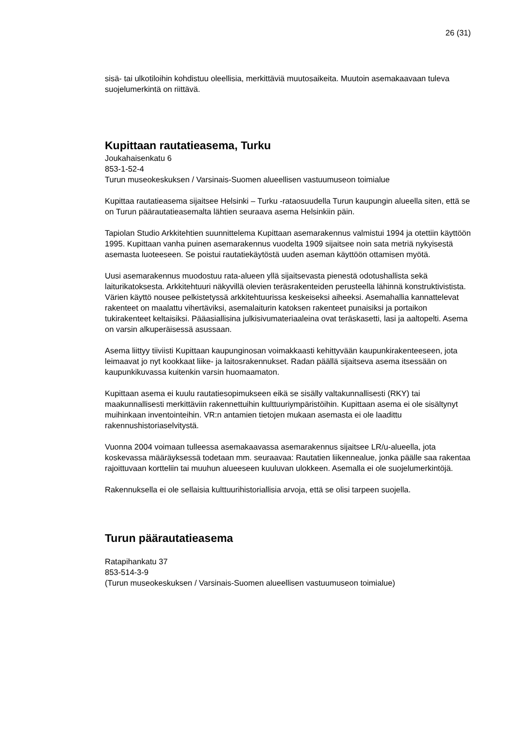26 (31)
sisä- tai ulkotiloihin kohdistuu oleellisia, merkittäviä muutosaikeita. Muutoin asemakaavaan tuleva suojelumerkintä on riittävä.
Kupittaan rautatieasema, Turku
Joukahaisenkatu 6
853-1-52-4
Turun museokeskuksen / Varsinais-Suomen alueellisen vastuumuseon toimialue
Kupittaa rautatieasema sijaitsee Helsinki – Turku -rataosuudella Turun kaupungin alueella siten, että se on Turun päärautatieasemalta lähtien seuraava asema Helsinkiin päin.
Tapiolan Studio Arkkitehtien suunnittelema Kupittaan asemarakennus valmistui 1994 ja otettiin käyttöön 1995. Kupittaan vanha puinen asemarakennus vuodelta 1909 sijaitsee noin sata metriä nykyisestä asemasta luoteeseen. Se poistui rautatiekäytöstä uuden aseman käyttöön ottamisen myötä.
Uusi asemarakennus muodostuu rata-alueen yllä sijaitsevasta pienestä odotushallista sekä laiturikatoksesta. Arkkitehtuuri näkyvillä olevien teräsrakenteiden perusteella lähinnä konstruktivistista. Värien käyttö nousee pelkistetyssä arkkitehtuurissa keskeiseksi aiheeksi. Asemahallia kannattelevat rakenteet on maalattu vihertäviksi, asemalaiturin katoksen rakenteet punaisiksi ja portaikon tukirakenteet keltaisiksi. Pääasiallisina julkisivumateriaaleina ovat teräskasetti, lasi ja aaltopelti. Asema on varsin alkuperäisessä asussaan.
Asema liittyy tiiviisti Kupittaan kaupunginosan voimakkaasti kehittyvään kaupunkirakenteeseen, jota leimaavat jo nyt kookkaat liike- ja laitosrakennukset. Radan päällä sijaitseva asema itsessään on kaupunkikuvassa kuitenkin varsin huomaamaton.
Kupittaan asema ei kuulu rautatiesopimukseen eikä se sisälly valtakunnallisesti (RKY) tai maakunnallisesti merkittäviin rakennettuihin kulttuuriympäristöihin. Kupittaan asema ei ole sisältynyt muihinkaan inventointeihin. VR:n antamien tietojen mukaan asemasta ei ole laadittu rakennushistoriaselvitystä.
Vuonna 2004 voimaan tulleessa asemakaavassa asemarakennus sijaitsee LR/u-alueella, jota koskevassa määräyksessä todetaan mm. seuraavaa: Rautatien liikennealue, jonka päälle saa rakentaa rajoittuvaan kortteliin tai muuhun alueeseen kuuluvan ulokkeen. Asemalla ei ole suojelumerkintöjä.
Rakennuksella ei ole sellaisia kulttuurihistoriallisia arvoja, että se olisi tarpeen suojella.
Turun päärautatieasema
Ratapihankatu 37
853-514-3-9
(Turun museokeskuksen / Varsinais-Suomen alueellisen vastuumuseon toimialue)